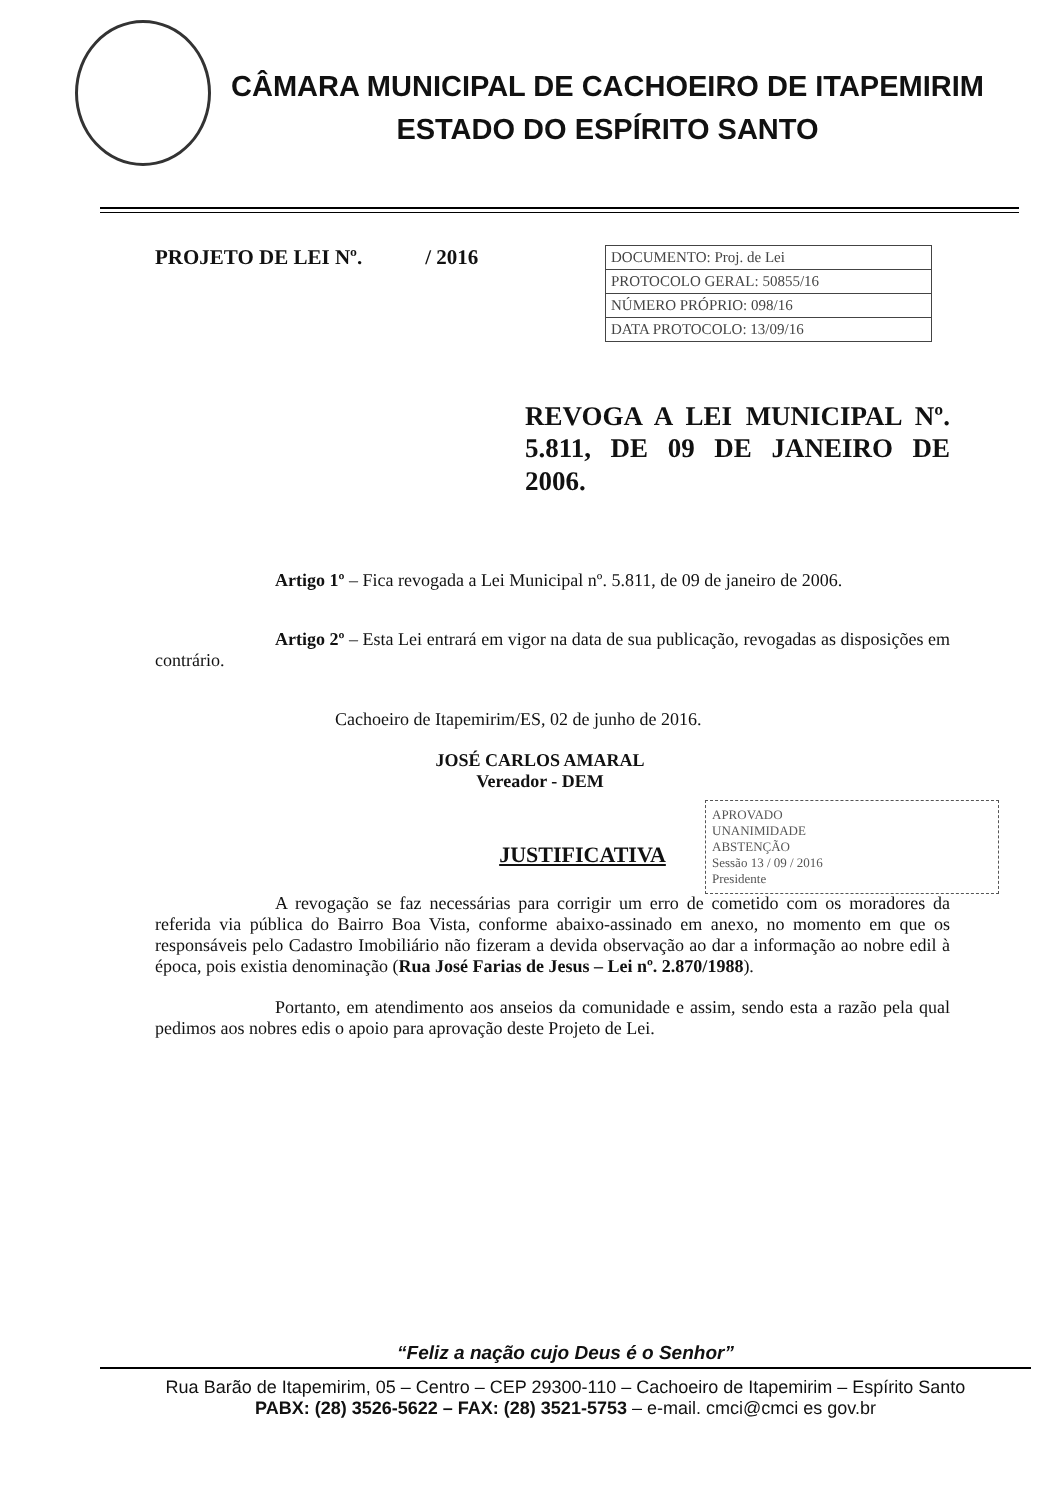CÂMARA MUNICIPAL DE CACHOEIRO DE ITAPEMIRIM
ESTADO DO ESPÍRITO SANTO
PROJETO DE LEI Nº. / 2016
DOCUMENTO: Proj. de Lei
PROTOCOLO GERAL: 50855/16
NÚMERO PRÓPRIO: 098/16
DATA PROTOCOLO: 13/09/16
REVOGA A LEI MUNICIPAL Nº. 5.811, DE 09 DE JANEIRO DE 2006.
APROVADO
UNANIMIDADE
ABSTENÇÃO
Sessão 13 / 09 / 2016
Presidente
Artigo 1º – Fica revogada a Lei Municipal nº. 5.811, de 09 de janeiro de 2006.
Artigo 2º – Esta Lei entrará em vigor na data de sua publicação, revogadas as disposições em contrário.
Cachoeiro de Itapemirim/ES, 02 de junho de 2016.
JOSÉ CARLOS AMARAL
Vereador - DEM
JUSTIFICATIVA
A revogação se faz necessárias para corrigir um erro de cometido com os moradores da referida via pública do Bairro Boa Vista, conforme abaixo-assinado em anexo, no momento em que os responsáveis pelo Cadastro Imobiliário não fizeram a devida observação ao dar a informação ao nobre edil à época, pois existia denominação (Rua José Farias de Jesus – Lei nº. 2.870/1988).
Portanto, em atendimento aos anseios da comunidade e assim, sendo esta a razão pela qual pedimos aos nobres edis o apoio para aprovação deste Projeto de Lei.
“Feliz a nação cujo Deus é o Senhor”
Rua Barão de Itapemirim, 05 – Centro – CEP 29300-110 – Cachoeiro de Itapemirim – Espírito Santo
PABX: (28) 3526-5622 – FAX: (28) 3521-5753 – e-mail. cmci@cmci es gov.br